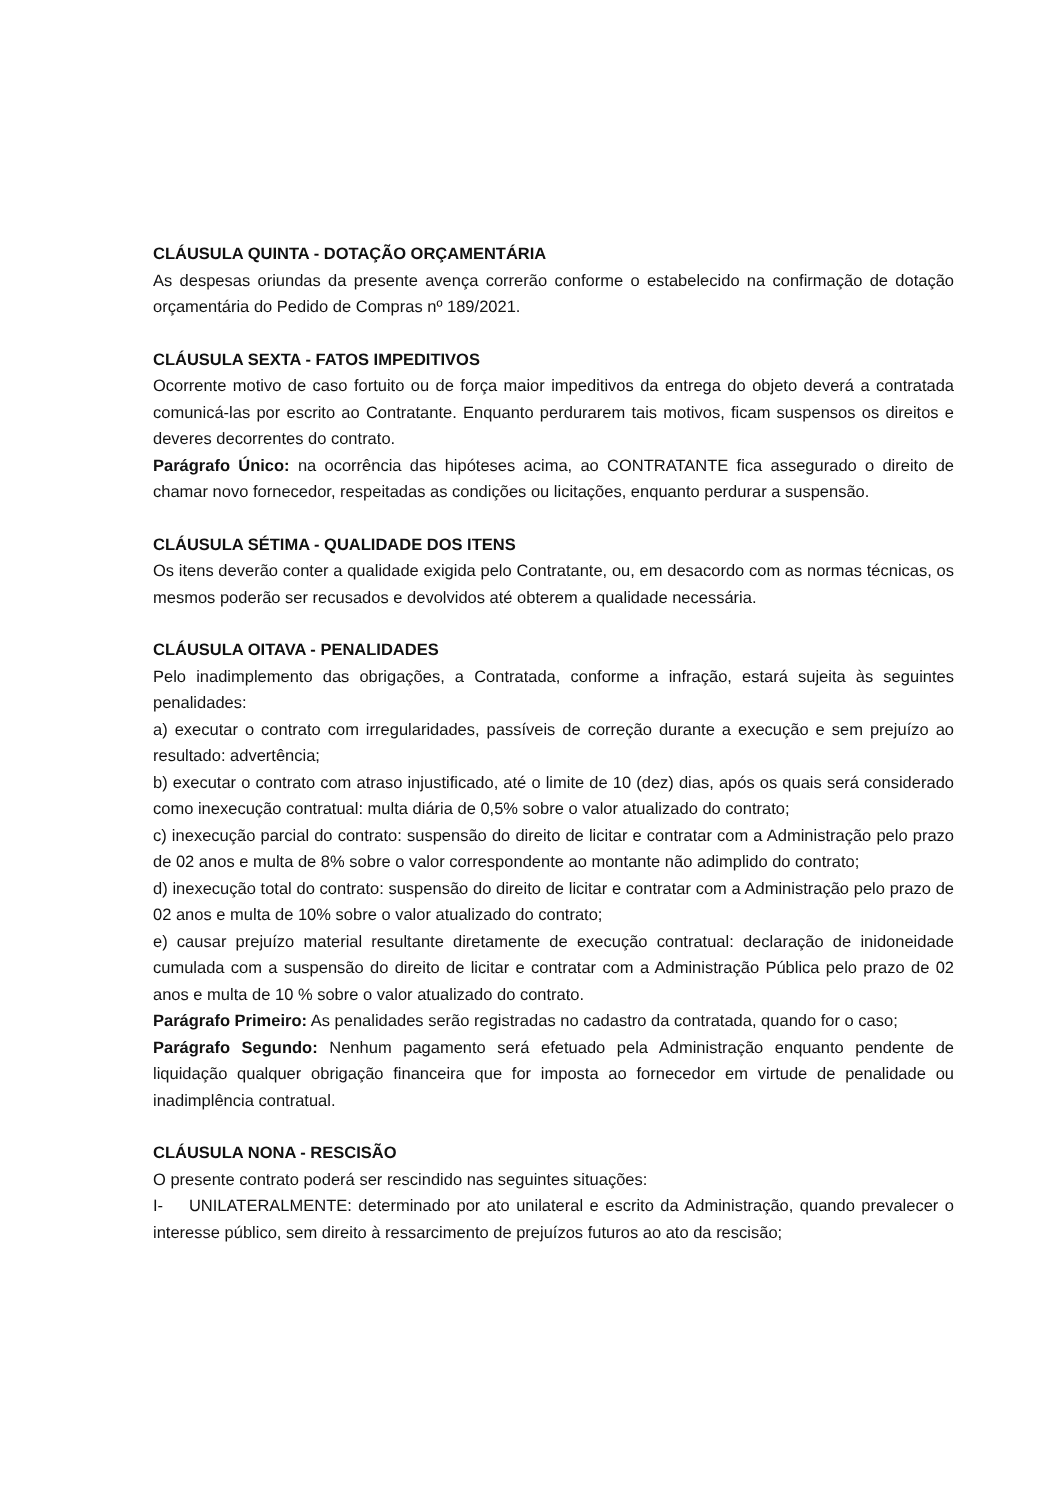CLÁUSULA QUINTA - DOTAÇÃO ORÇAMENTÁRIA
As despesas oriundas da presente avença correrão conforme o estabelecido na confirmação de dotação orçamentária do Pedido de Compras nº 189/2021.
CLÁUSULA SEXTA - FATOS IMPEDITIVOS
Ocorrente motivo de caso fortuito ou de força maior impeditivos da entrega do objeto deverá a contratada comunicá-las por escrito ao Contratante. Enquanto perdurarem tais motivos, ficam suspensos os direitos e deveres decorrentes do contrato.
Parágrafo Único: na ocorrência das hipóteses acima, ao CONTRATANTE fica assegurado o direito de chamar novo fornecedor, respeitadas as condições ou licitações, enquanto perdurar a suspensão.
CLÁUSULA SÉTIMA - QUALIDADE DOS ITENS
Os itens deverão conter a qualidade exigida pelo Contratante, ou, em desacordo com as normas técnicas, os mesmos poderão ser recusados e devolvidos até obterem a qualidade necessária.
CLÁUSULA OITAVA - PENALIDADES
Pelo inadimplemento das obrigações, a Contratada, conforme a infração, estará sujeita às seguintes penalidades:
a) executar o contrato com irregularidades, passíveis de correção durante a execução e sem prejuízo ao resultado: advertência;
b) executar o contrato com atraso injustificado, até o limite de 10 (dez) dias, após os quais será considerado como inexecução contratual: multa diária de 0,5% sobre o valor atualizado do contrato;
c) inexecução parcial do contrato: suspensão do direito de licitar e contratar com a Administração pelo prazo de 02 anos e multa de 8% sobre o valor correspondente ao montante não adimplido do contrato;
d) inexecução total do contrato: suspensão do direito de licitar e contratar com a Administração pelo prazo de 02 anos e multa de 10% sobre o valor atualizado do contrato;
e) causar prejuízo material resultante diretamente de execução contratual: declaração de inidoneidade cumulada com a suspensão do direito de licitar e contratar com a Administração Pública pelo prazo de 02 anos e multa de 10 % sobre o valor atualizado do contrato.
Parágrafo Primeiro: As penalidades serão registradas no cadastro da contratada, quando for o caso;
Parágrafo Segundo: Nenhum pagamento será efetuado pela Administração enquanto pendente de liquidação qualquer obrigação financeira que for imposta ao fornecedor em virtude de penalidade ou inadimplência contratual.
CLÁUSULA NONA - RESCISÃO
O presente contrato poderá ser rescindido nas seguintes situações:
I- UNILATERALMENTE: determinado por ato unilateral e escrito da Administração, quando prevalecer o interesse público, sem direito à ressarcimento de prejuízos futuros ao ato da rescisão;